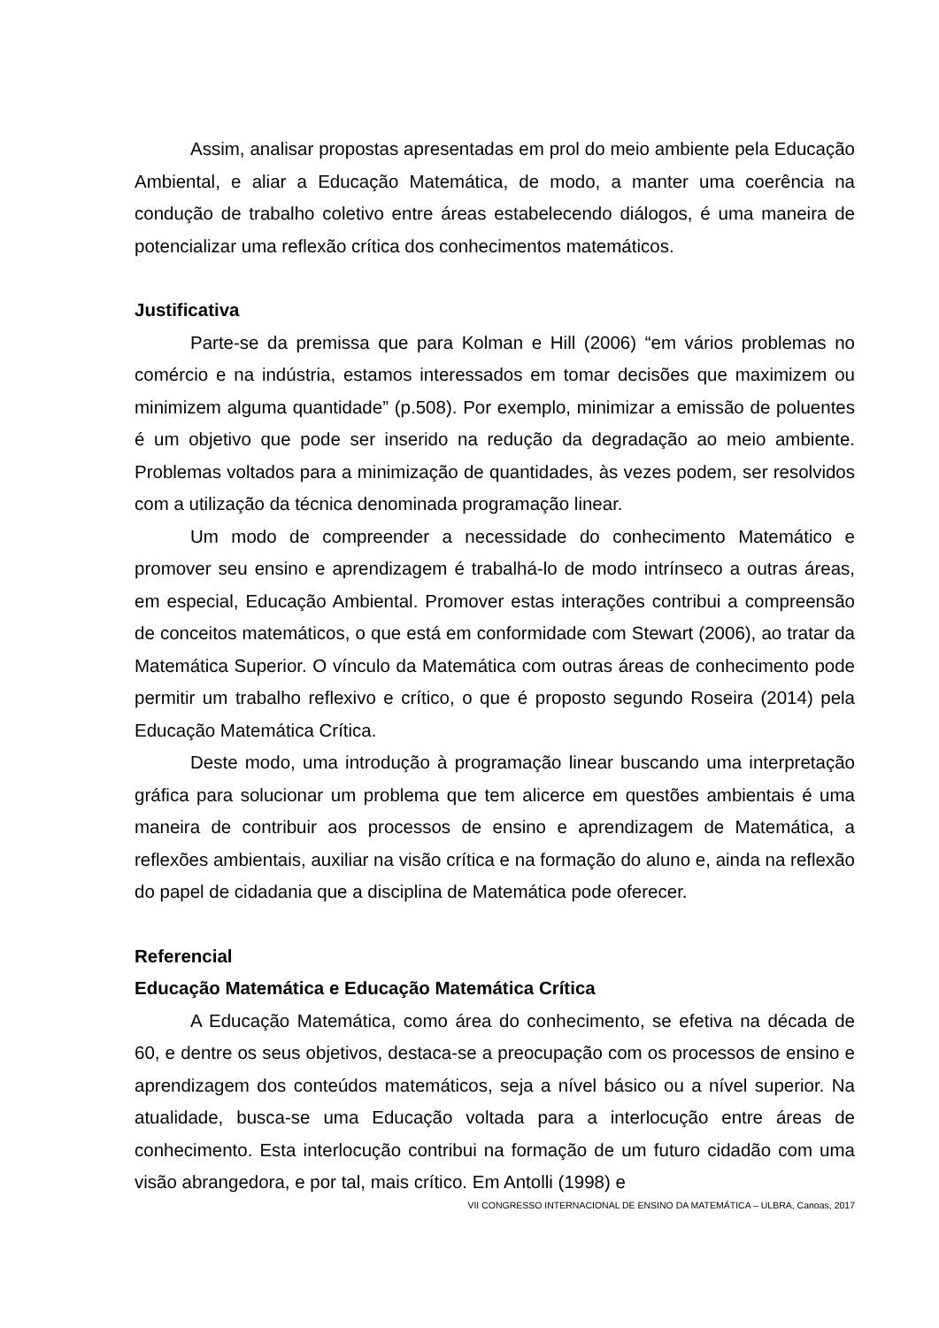Assim, analisar propostas apresentadas em prol do meio ambiente pela Educação Ambiental, e aliar a Educação Matemática, de modo, a manter uma coerência na condução de trabalho coletivo entre áreas estabelecendo diálogos, é uma maneira de potencializar uma reflexão crítica dos conhecimentos matemáticos.
Justificativa
Parte-se da premissa que para Kolman e Hill (2006) “em vários problemas no comércio e na indústria, estamos interessados em tomar decisões que maximizem ou minimizem alguma quantidade” (p.508). Por exemplo, minimizar a emissão de poluentes é um objetivo que pode ser inserido na redução da degradação ao meio ambiente. Problemas voltados para a minimização de quantidades, às vezes podem, ser resolvidos com a utilização da técnica denominada programação linear.
Um modo de compreender a necessidade do conhecimento Matemático e promover seu ensino e aprendizagem é trabalhá-lo de modo intrínseco a outras áreas, em especial, Educação Ambiental. Promover estas interações contribui a compreensão de conceitos matemáticos, o que está em conformidade com Stewart (2006), ao tratar da Matemática Superior. O vínculo da Matemática com outras áreas de conhecimento pode permitir um trabalho reflexivo e crítico, o que é proposto segundo Roseira (2014) pela Educação Matemática Crítica.
Deste modo, uma introdução à programação linear buscando uma interpretação gráfica para solucionar um problema que tem alicerce em questões ambientais é uma maneira de contribuir aos processos de ensino e aprendizagem de Matemática, a reflexões ambientais, auxiliar na visão crítica e na formação do aluno e, ainda na reflexão do papel de cidadania que a disciplina de Matemática pode oferecer.
Referencial
Educação Matemática e Educação Matemática Crítica
A Educação Matemática, como área do conhecimento, se efetiva na década de 60, e dentre os seus objetivos, destaca-se a preocupação com os processos de ensino e aprendizagem dos conteúdos matemáticos, seja a nível básico ou a nível superior. Na atualidade, busca-se uma Educação voltada para a interlocução entre áreas de conhecimento. Esta interlocução contribui na formação de um futuro cidadão com uma visão abrangedora, e por tal, mais crítico. Em Antolli (1998) e
VII CONGRESSO INTERNACIONAL DE ENSINO DA MATEMÁTICA – ULBRA, Canoas, 2017